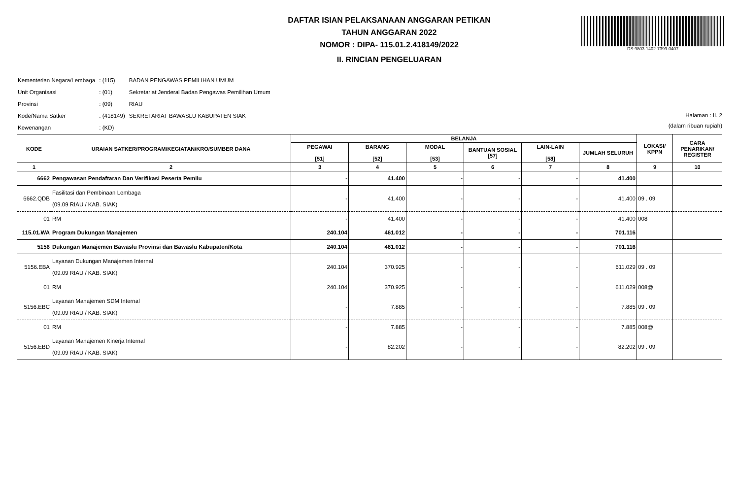DS:9803-1402-7399-0407
DAFTAR ISIAN PELAKSANAAN ANGGARAN PETIKAN
TAHUN ANGGARAN 2022
NOMOR : DIPA- 115.01.2.418149/2022
II. RINCIAN PENGELUARAN
| Kementerian Negara/Lembaga | : (115) | BADAN PENGAWAS PEMILIHAN UMUM |
| Unit Organisasi | : (01) | Sekretariat Jenderal Badan Pengawas Pemilihan Umum |
| Provinsi | : (09) | RIAU |
| Kode/Nama Satker | : (418149) | SEKRETARIAT BAWASLU KABUPATEN SIAK |
| Kewenangan | : (KD) | |
Halaman : II. 2
(dalam ribuan rupiah)
| KODE | URAIAN SATKER/PROGRAM/KEGIATAN/KRO/SUMBER DANA | BELANJA | | | | | | LOKASI/ KPPN | CARA PENARIKAN/ REGISTER |
| --- | --- | --- | --- | --- | --- | --- | --- | --- | --- |
| | | PEGAWAI [51] | BARANG [52] | MODAL [53] | BANTUAN SOSIAL [57] | LAIN-LAIN [58] | JUMLAH SELURUH | | |
| 1 | 2 | 3 | 4 | 5 | 6 | 7 | 8 | 9 | 10 |
| 6662 | Pengawasan Pendaftaran Dan Verifikasi Peserta Pemilu | - | 41.400 | - | - | - | 41.400 | | |
| 6662.QDB | Fasilitasi dan Pembinaan Lembaga (09.09 RIAU / KAB. SIAK) | - | 41.400 | - | - | - | 41.400 | 09 . 09 | |
| 01 | RM | - | 41.400 | - | - | - | 41.400 | 008 | |
| 115.01.WA | Program Dukungan Manajemen | 240.104 | 461.012 | - | - | - | 701.116 | | |
| 5156 | Dukungan Manajemen Bawaslu Provinsi dan Bawaslu Kabupaten/Kota | 240.104 | 461.012 | - | - | - | 701.116 | | |
| 5156.EBA | Layanan Dukungan Manajemen Internal (09.09 RIAU / KAB. SIAK) | 240.104 | 370.925 | - | - | - | 611.029 | 09 . 09 | |
| 01 | RM | 240.104 | 370.925 | - | - | - | 611.029 | 008@ | |
| 5156.EBC | Layanan Manajemen SDM Internal (09.09 RIAU / KAB. SIAK) | - | 7.885 | - | - | - | 7.885 | 09 . 09 | |
| 01 | RM | - | 7.885 | - | - | - | 7.885 | 008@ | |
| 5156.EBD | Layanan Manajemen Kinerja Internal (09.09 RIAU / KAB. SIAK) | - | 82.202 | - | - | - | 82.202 | 09 . 09 | |